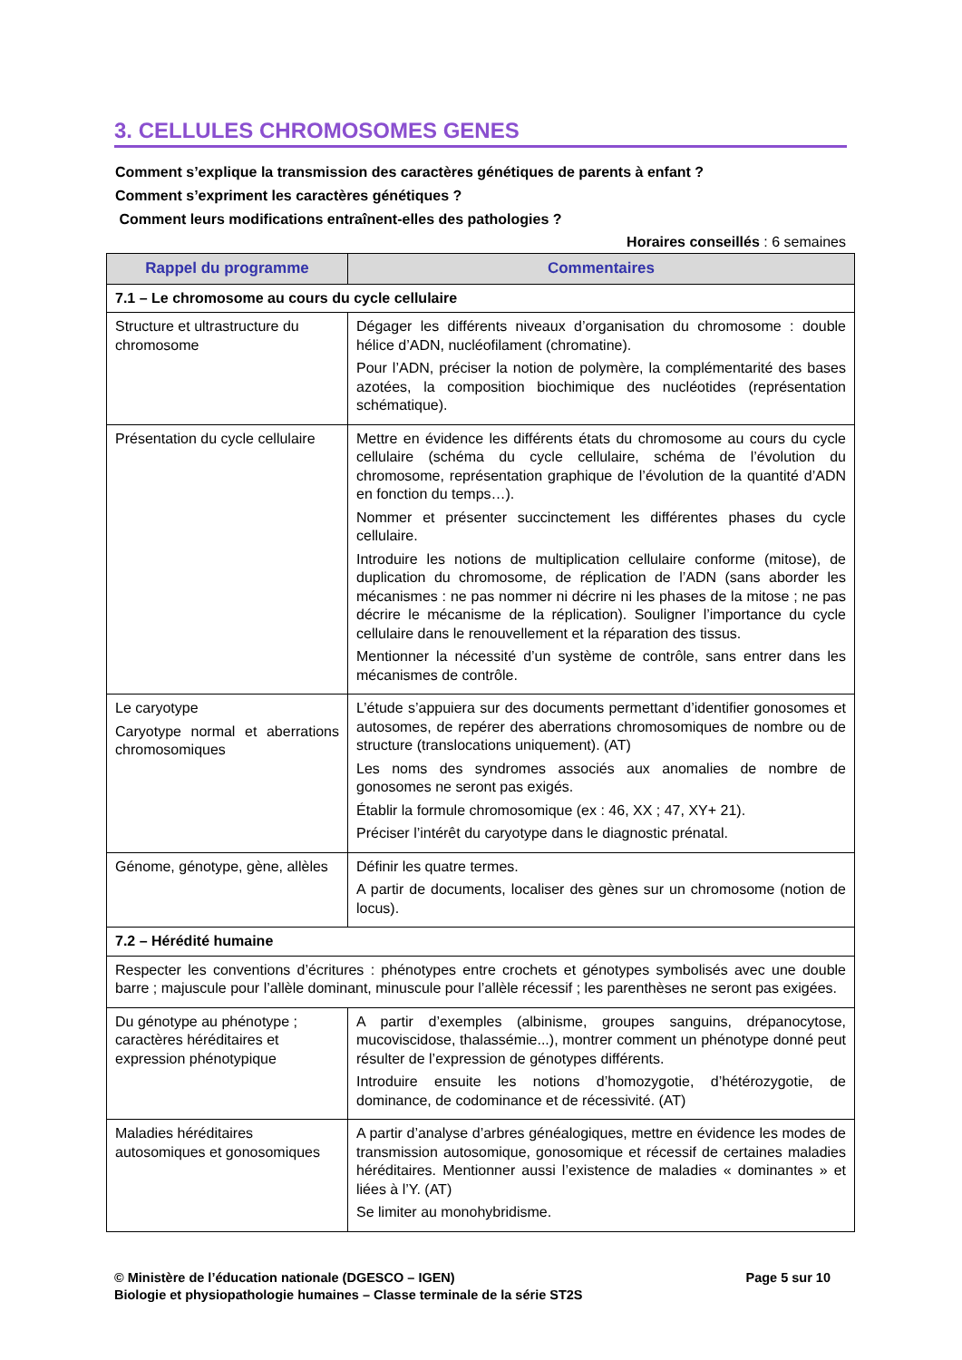3. CELLULES CHROMOSOMES GENES
Comment s’explique la transmission des caractères génétiques de parents à enfant ?
Comment s’expriment les caractères génétiques ?
Comment leurs modifications entraînent-elles des pathologies ?
Horaires conseillés : 6 semaines
| Rappel du programme | Commentaires |
| --- | --- |
| 7.1 – Le chromosome au cours du cycle cellulaire | |
| Structure et ultrastructure du chromosome | Dégager les différents niveaux d’organisation du chromosome : double hélice d’ADN, nucléofilament (chromatine). Pour l’ADN, préciser la notion de polymère, la complémentarité des bases azotées, la composition biochimique des nucléotides (représentation schématique). |
| Présentation du cycle cellulaire | Mettre en évidence les différents états du chromosome au cours du cycle cellulaire (schéma du cycle cellulaire, schéma de l’évolution du chromosome, représentation graphique de l’évolution de la quantité d’ADN en fonction du temps…). Nommer et présenter succinctement les différentes phases du cycle cellulaire. Introduire les notions de multiplication cellulaire conforme (mitose), de duplication du chromosome, de réplication de l’ADN (sans aborder les mécanismes : ne pas nommer ni décrire ni les phases de la mitose ; ne pas décrire le mécanisme de la réplication). Souligner l’importance du cycle cellulaire dans le renouvellement et la réparation des tissus. Mentionner la nécessité d’un système de contrôle, sans entrer dans les mécanismes de contrôle. |
| Le caryotype Caryotype normal et aberrations chromosomiques | L’étude s’appuiera sur des documents permettant d’identifier gonosomes et autosomes, de repérer des aberrations chromosomiques de nombre ou de structure (translocations uniquement). (AT) Les noms des syndromes associés aux anomalies de nombre de gonosomes ne seront pas exigés. Établir la formule chromosomique (ex : 46, XX ; 47, XY+ 21). Préciser l’intérêt du caryotype dans le diagnostic prénatal. |
| Génome, génotype, gène, allèles | Définir les quatre termes. A partir de documents, localiser des gènes sur un chromosome (notion de locus). |
| 7.2 – Hérédité humaine | |
| Respecter les conventions d’écritures : phénotypes entre crochets et génotypes symbolisés avec une double barre ; majuscule pour l’allèle dominant, minuscule pour l’allèle récessif ; les parenthèses ne seront pas exigées. | |
| Du génotype au phénotype ; caractères héréditaires et expression phénotypique | A partir d’exemples (albinisme, groupes sanguins, drépanocytose, mucoviscidose, thalassémie...), montrer comment un phénotype donné peut résulter de l’expression de génotypes différents. Introduire ensuite les notions d’homozygotie, d’hétérozygotie, de dominance, de codominance et de récessivité. (AT) |
| Maladies héréditaires autosomiques et gonosomiques | A partir d’analyse d’arbres généalogiques, mettre en évidence les modes de transmission autosomique, gonosomique et récessif de certaines maladies héréditaires. Mentionner aussi l’existence de maladies « dominantes » et liées à l’Y. (AT) Se limiter au monohybridisme. |
Page 5 sur 10 © Ministère de l’éducation nationale (DGESCO – IGEN)
Biologie et physiopathologie humaines – Classe terminale de la série ST2S